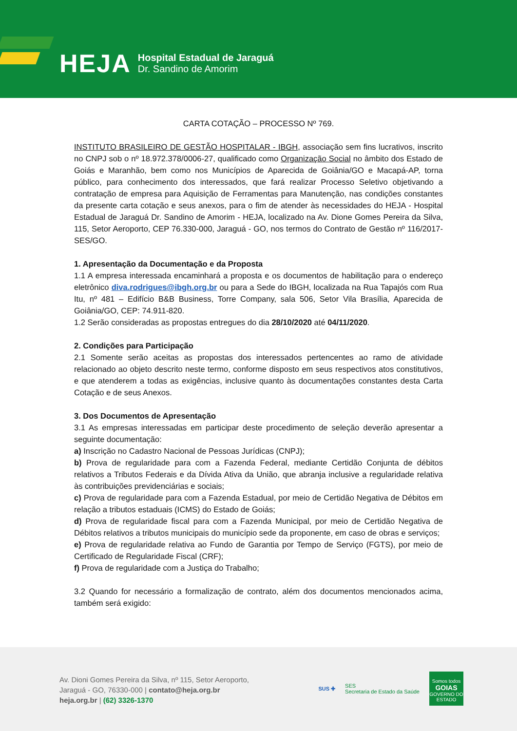HEJA
Hospital Estadual de Jaraguá
Dr. Sandino de Amorim
CARTA COTAÇÃO – PROCESSO Nº 769.
INSTITUTO BRASILEIRO DE GESTÃO HOSPITALAR - IBGH, associação sem fins lucrativos, inscrito no CNPJ sob o nº 18.972.378/0006-27, qualificado como Organização Social no âmbito dos Estado de Goiás e Maranhão, bem como nos Municípios de Aparecida de Goiânia/GO e Macapá-AP, torna público, para conhecimento dos interessados, que fará realizar Processo Seletivo objetivando a contratação de empresa para Aquisição de Ferramentas para Manutenção, nas condições constantes da presente carta cotação e seus anexos, para o fim de atender às necessidades do HEJA - Hospital Estadual de Jaraguá Dr. Sandino de Amorim - HEJA, localizado na Av. Dione Gomes Pereira da Silva, 115, Setor Aeroporto, CEP 76.330-000, Jaraguá - GO, nos termos do Contrato de Gestão nº 116/2017-SES/GO.
1. Apresentação da Documentação e da Proposta
1.1 A empresa interessada encaminhará a proposta e os documentos de habilitação para o endereço eletrônico diva.rodrigues@ibgh.org.br ou para a Sede do IBGH, localizada na Rua Tapajós com Rua Itu, nº 481 – Edifício B&B Business, Torre Company, sala 506, Setor Vila Brasília, Aparecida de Goiânia/GO, CEP: 74.911-820.
1.2 Serão consideradas as propostas entregues do dia 28/10/2020 até 04/11/2020.
2. Condições para Participação
2.1 Somente serão aceitas as propostas dos interessados pertencentes ao ramo de atividade relacionado ao objeto descrito neste termo, conforme disposto em seus respectivos atos constitutivos, e que atenderem a todas as exigências, inclusive quanto às documentações constantes desta Carta Cotação e de seus Anexos.
3. Dos Documentos de Apresentação
3.1 As empresas interessadas em participar deste procedimento de seleção deverão apresentar a seguinte documentação:
a) Inscrição no Cadastro Nacional de Pessoas Jurídicas (CNPJ);
b) Prova de regularidade para com a Fazenda Federal, mediante Certidão Conjunta de débitos relativos a Tributos Federais e da Dívida Ativa da União, que abranja inclusive a regularidade relativa às contribuições previdenciárias e sociais;
c) Prova de regularidade para com a Fazenda Estadual, por meio de Certidão Negativa de Débitos em relação a tributos estaduais (ICMS) do Estado de Goiás;
d) Prova de regularidade fiscal para com a Fazenda Municipal, por meio de Certidão Negativa de Débitos relativos a tributos municipais do município sede da proponente, em caso de obras e serviços;
e) Prova de regularidade relativa ao Fundo de Garantia por Tempo de Serviço (FGTS), por meio de Certificado de Regularidade Fiscal (CRF);
f) Prova de regularidade com a Justiça do Trabalho;
3.2 Quando for necessário a formalização de contrato, além dos documentos mencionados acima, também será exigido:
Av. Dioni Gomes Pereira da Silva, nº 115, Setor Aeroporto,
Jaraguá - GO, 76330-000 | contato@heja.org.br
heja.org.br | (62) 3326-1370
SUS ✚ SES
Secretaria de Estado da Saúde
Somos todos
GOIAS
GOVERNO DO ESTADO